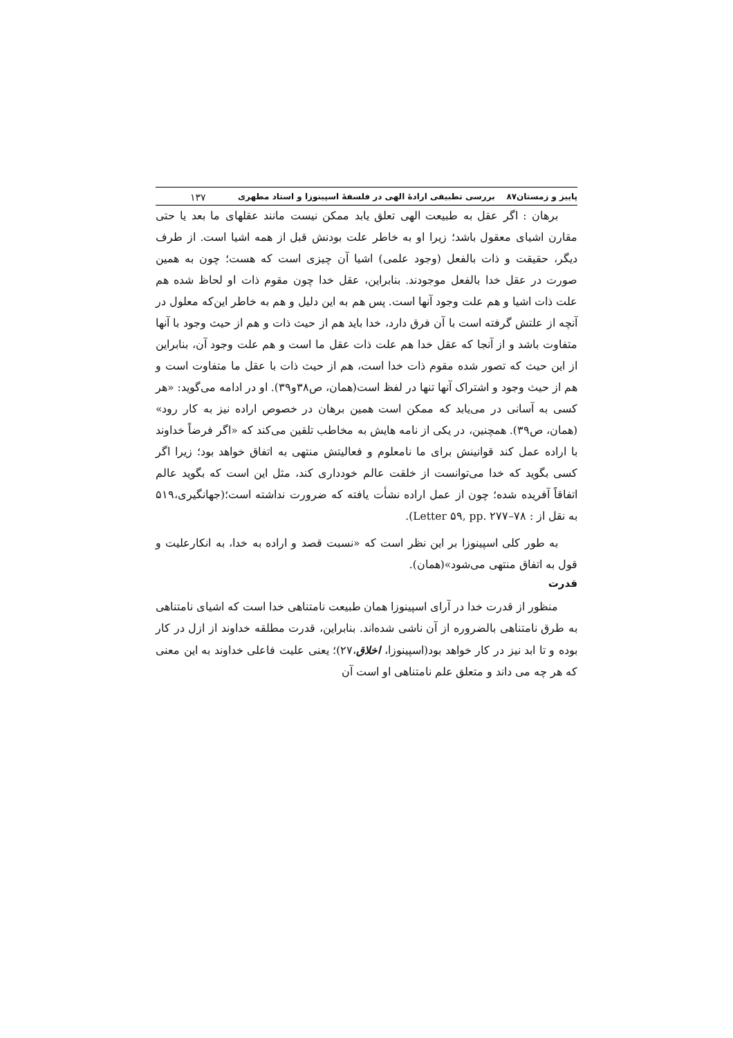پاییز و زمستان۸۷ بررسی تطبیقی ارادهٔ الهی در فلسفهٔ اسپینوزا و استاد مطهری ۱۳۷
برهان : اگر عقل به طبیعت الهی تعلق یابد ممکن نیست مانند عقلهای ما بعد یا حتی مقارن اشیای معقول باشد؛ زیرا او به خاطر علت بودنش قبل از همه اشیا است. از طرف دیگر، حقیقت و ذات بالفعل (وجود علمی) اشیا آن چیزی است که هست؛ چون به همین صورت در عقل خدا بالفعل موجودند. بنابراین، عقل خدا چون مقوم ذات او لحاظ شده هم علت ذات اشیا و هم علت وجود آنها است. پس هم به این دلیل و هم به خاطر این‌که معلول در آنچه از علتش گرفته است با آن فرق دارد، خدا باید هم از حیث ذات و هم از حیث وجود با آنها متفاوت باشد و از آنجا که عقل خدا هم علت ذات عقل ما است و هم علت وجود آن، بنابراین از این حیث که تصور شده مقوم ذات خدا است، هم از حیث ذات با عقل ما متفاوت است و هم از حیث وجود و اشتراک آنها تنها در لفظ است(همان، ص۳۸و۳۹). او در ادامه می‌گوید: «هر کسی به آسانی در می‌یابد که ممکن است همین برهان در خصوص اراده نیز به کار رود» (همان، ص۳۹). همچنین، در یکی از نامه هایش به مخاطب تلقین می‌کند که «اگر فرضاً خداوند با اراده عمل کند قوانینش برای ما نامعلوم و فعالیتش منتهی به اتفاق خواهد بود؛ زیرا اگر کسی بگوید که خدا می‌توانست از خلقت عالم خودداری کند، مثل این است که بگوید عالم اتفاقاً آفریده شده؛ چون از عمل اراده نشأت یافته که ضرورت نداشته است؛(جهانگیری،۵۱۹ به نقل از : Letter ۵۹, pp. ۲۷۷–۷۸).
به طور کلی اسپینوزا بر این نظر است که «نسبت قصد و اراده به خدا، به انکارعلیت و قول به اتفاق منتهی می‌شود»(همان).
قدرت
منظور از قدرت خدا در آرای اسپینوزا همان طبیعت نامتناهی خدا است که اشیای نامتناهی به طرق نامتناهی بالضروره از آن ناشی شده‌اند. بنابراین، قدرت مطلقه خداوند از ازل در کار بوده و تا ابد نیز در کار خواهد بود(اسپینوزا، اخلاق،۲۷)؛ یعنی علیت فاعلی خداوند به این معنی که هر چه می داند و متعلق علم نامتناهی او است آن